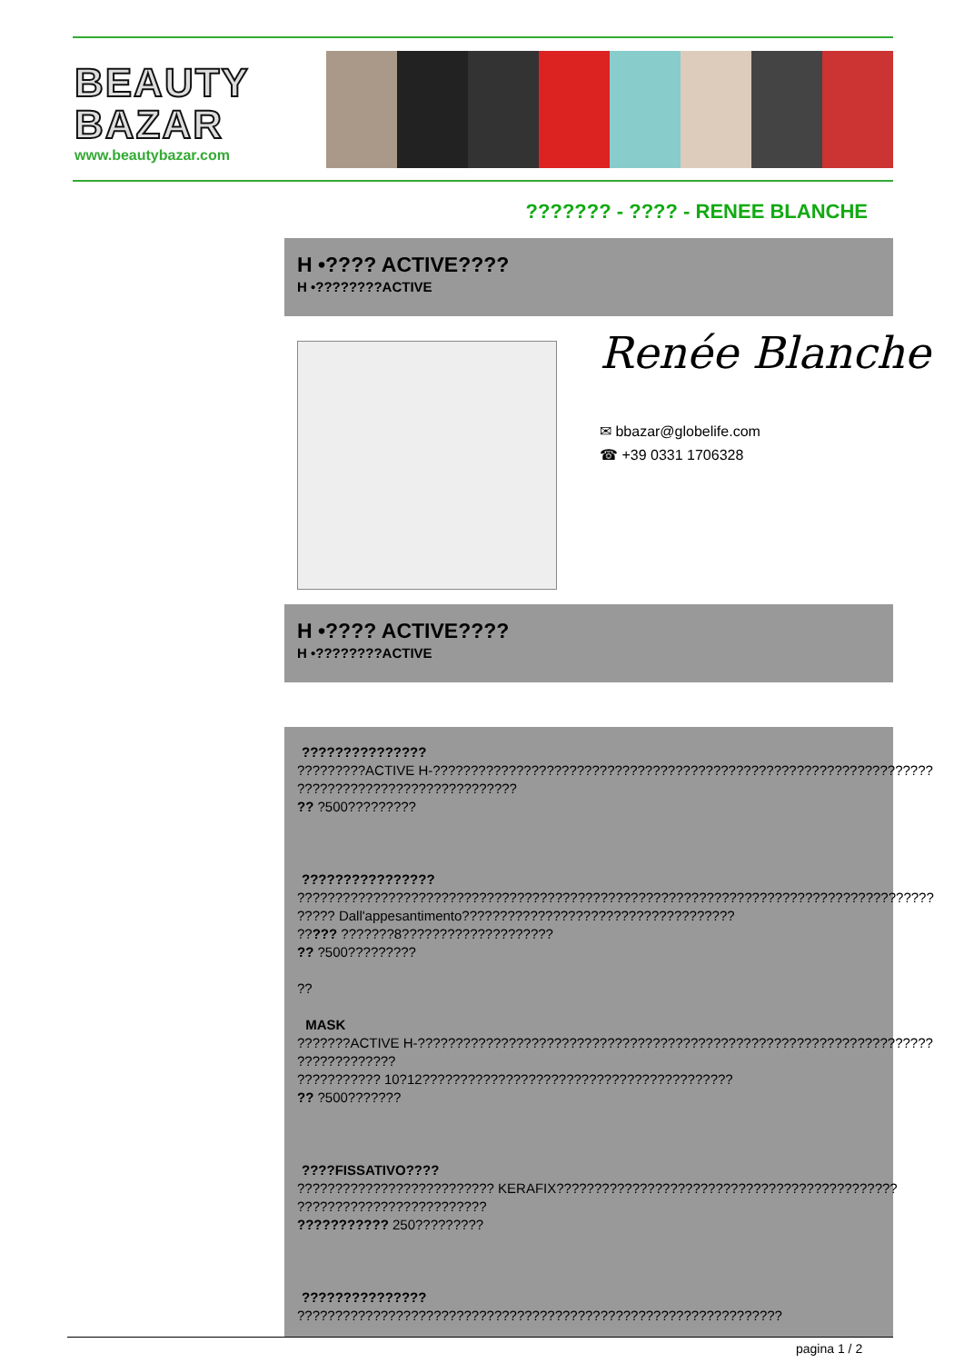BEAUTY
BAZAR
www.beautybazar.com
??????? - ???? - RENEE BLANCHE
H •???? ACTIVE????
H •????????ACTIVE
Renée Blanche
✉ bbazar@globelife.com
☎ +39 0331 1706328
H •???? ACTIVE????
H •????????ACTIVE
???????????????
?????????ACTIVE H-??????????????????????????????????????????????????????????????????
?????????????????????????????
?? ?500?????????
????????????????
????????????????????????????????????????????????????????????????????????????????????
????? Dall'appesantimento????????????????????????????????????
????? ???????8????????????????????
?? ?500?????????
??
MASK
???????ACTIVE H-????????????????????????????????????????????????????????????????????
?????????????
??????????? 10?12?????????????????????????????????????????
?? ?500???????
????FISSATIVO????
?????????????????????????? KERAFIX?????????????????????????????????????????????
?????????????????????????
??????????? 250?????????
???????????????
????????????????????????????????????????????????????????????????
pagina 1 / 2